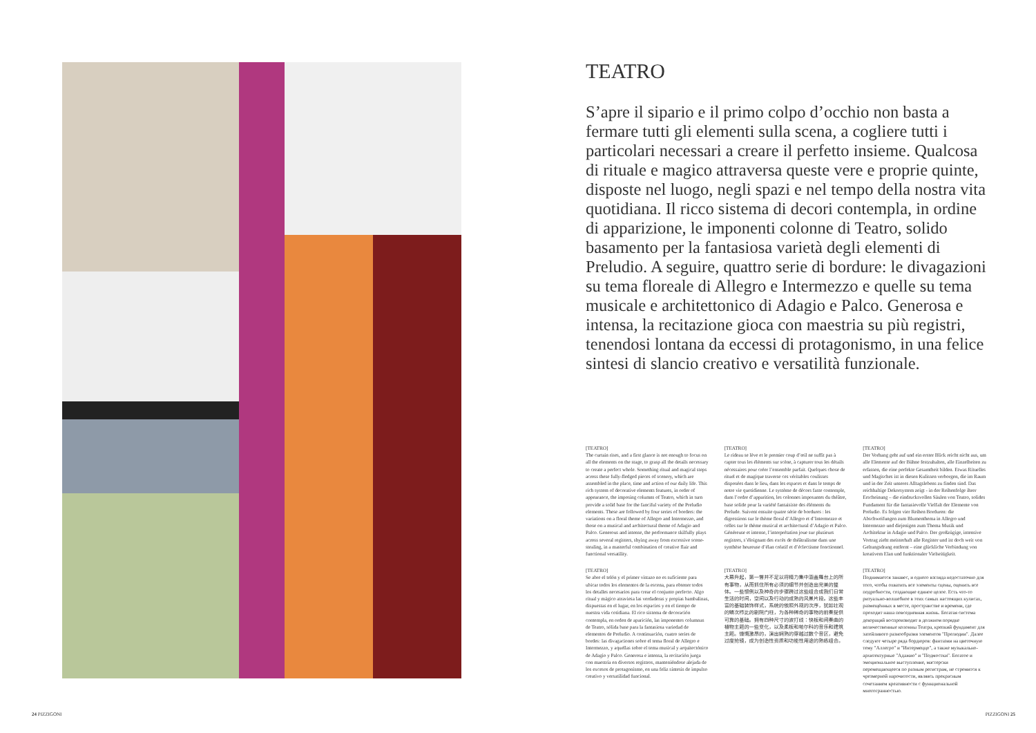TEATRO
S’apre il sipario e il primo colpo d’occhio non basta a fermare tutti gli elementi sulla scena, a cogliere tutti i particolari necessari a creare il perfetto insieme. Qualcosa di rituale e magico attraversa queste vere e proprie quinte, disposte nel luogo, negli spazi e nel tempo della nostra vita quotidiana. Il ricco sistema di decori contempla, in ordine di apparizione, le imponenti colonne di Teatro, solido basamento per la fantasiosa varietà degli elementi di Preludio. A seguire, quattro serie di bordure: le divagazioni su tema floreale di Allegro e Intermezzo e quelle su tema musicale e architettonico di Adagio e Palco. Generosa e intensa, la recitazione gioca con maestria su più registri, tenendosi lontana da eccessi di protagonismo, in una felice sintesi di slancio creativo e versatilità funzionale.
[TEATRO]
The curtain rises, and a first glance is not enough to focus on all the elements on the stage, to grasp all the details necessary to create a perfect whole. Something ritual and magical steps across these fully-fledged pieces of scenery, which are assembled in the place, time and action of our daily life. This rich system of decorative elements features, in order of appearance, the imposing columns of Teatro, which in turn provide a solid base for the fanciful variety of the Preludio elements. These are followed by four series of borders: the variations on a floral theme of Allegro and Intermezzo, and those on a musical and architectural theme of Adagio and Palco. Generous and intense, the performance skilfully plays across several registers, shying away from excessive scene-stealing, in a masterful combination of creative flair and functional versatility.
[TEATRO]
Le rideau se lève et le premier coup d’œil ne suffit pas à capter tous les éléments sur scène, à capturer tous les détails nécessaires pour créer l’ensemble parfait. Quelques chose de rituel et de magique traverse ces véritables coulisses disposées dans le lieu, dans les espaces et dans le temps de notre vie quotidienne. Le système de décors faste contemple, dans l’ordre d’apparition, les colonnes imposantes du théâtre, base solide pour la variété fantaisiste des éléments du Prelude. Suivent ensuite quatre série de bordures : les digressions sur le thème floral d’Allegro et d’Intermezzo et celles sur le thème musical et architectural d’Adagio et Palco. Généreuse et intense, l’interprétation joue sur plusieurs registres, s’éloignant des excès de théâtralisme dans une synthèse heureuse d’élan créatif et d’éclectisme fonctionnel.
[TEATRO]
Der Vorhang geht auf und ein erster Blick reicht nicht aus, um alle Elemente auf der Bühne festzuhalten, alle Einzelheiten zu erfassen, die eine perfekte Gesamtheit bilden. Etwas Rituelles und Magisches ist in diesen Kulissen verborgen, die im Raum und in der Zeit unseres Alltagslebens zu finden sind. Das reichhaltige Dekorsystem zeigt - in der Reihenfolge ihrer Erscheinung – die eindrucksvollen Säulen von Teatro, solides Fundament für die fantasievolle Vielfalt der Elemente von Preludio. Es folgen vier Reihen Borduren: die Abschweifungen zum Blumenthema in Allegro und Intermezzo und diejenigen zum Thema Musik und Architektur in Adagio und Palco. Der großzügige, intensive Vortrag zieht meisterhaft alle Register und ist doch weit von Geltungsdrang entfernt – eine glückliche Verbindung von kreativem Elan und funktionaler Vielseitigkeit.
[TEATRO]
Se abre el telón y el primer vistazo no es suficiente para ubicar todos los elementos de la escena, para obtener todos los detalles necesarios para crear el conjunto perfecto. Algo ritual y mágico atraviesa las verdaderas y propias bambalinas, dispuestas en el lugar, en los espacios y en el tiempo de nuestra vida cotidiana. El rico sistema de decoración contempla, en orden de aparición, las imponentes columnas de Teatro, sólida base para la fantasiosa variedad de elementos de Preludio. A continuación, cuatro series de bordes: las divagaciones sobre el tema floral de Allegro e Intermezzo, y aquellas sobre el tema musical y arquitectónico de Adagio y Palco. Generosa e intensa, la recitación juega con maestría en diversos registros, manteniéndose alejada de los excesos de protagonismo, en una feliz síntesis de impulso creativo y versatilidad funcional.
[TEATRO]
大幕升起，第一瞥并不足以将精力集中涵盖舞台上的所有事物，从而抓住所有必须的细节并创造出完美的整体。一些惯例以及神奇的步骤跨过这些组合成我们日常生活的时间，空间以及行动的成熟的风景片段。这些丰富的基础装饰样式，系统的依照外观的次序，犹如壮观的鳞次栉比的剧院门柱，为各种稀奇的事物的前奏提供可靠的基础。拥有四种尺寸的波打线：快板和间奏曲的植物主题的一些变化，以及柔板和帕尔科的音乐和建筑主题。慷慨激昂的，演出娴熟的穿越过数个音区，避免过度抢镜，成为创造性资质和功能性用途的熟练组合。
[TEATRO]
Поднимается занавес, и одного взгляда недостаточно для того, чтобы охватить все элементы сцены, оценить все подробности, создающие единое целое. Есть что-то ритуально-волшебное в этих самых настоящих кулисах, размещённых в месте, пространстве и времени, где проходит наша повседневная жизнь. Богатая система декораций воспроизводит в должном порядке величественные колонны Театра, крепкий фундамент для затейливого разнообразия элементов "Прелюдии". Далее следуют четыре ряда бордюров: фантазии на цветочную тему "Аллегро" и "Интермеццо", а также музыкально-архитектурные "Адажио" и "Подмостки". Богатое и эмоциональное выступление, мастерски перемещающееся по разным регистрам, не стремится к чрезмерной нарочитости, являясь прекрасным сочетанием креативности с функциональной многогранностью.
24 PIZZIGONI PIZZIGONI 25